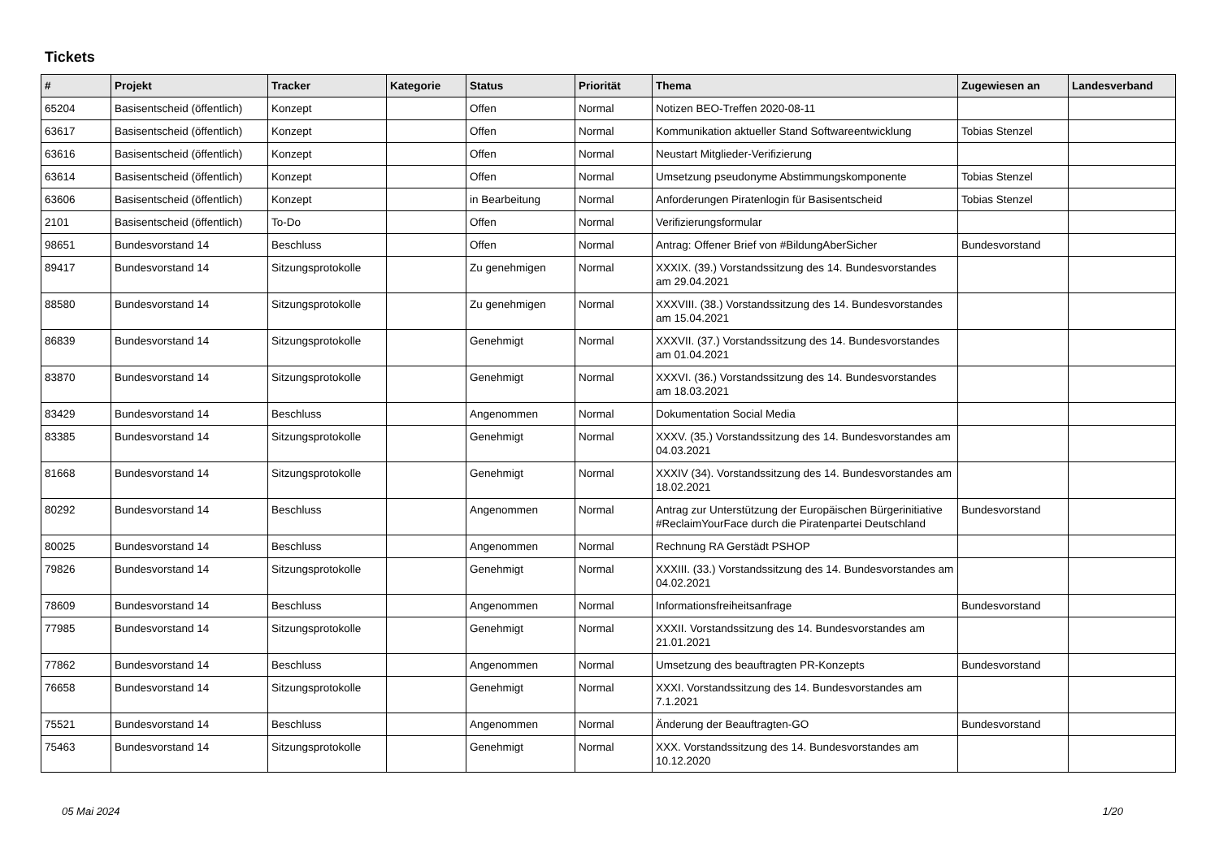Tickets
| # | Projekt | Tracker | Kategorie | Status | Priorität | Thema | Zugewiesen an | Landesverband |
| --- | --- | --- | --- | --- | --- | --- | --- | --- |
| 65204 | Basisentscheid (öffentlich) | Konzept | | Offen | Normal | Notizen BEO-Treffen 2020-08-11 | | |
| 63617 | Basisentscheid (öffentlich) | Konzept | | Offen | Normal | Kommunikation aktueller Stand Softwareentwicklung | Tobias Stenzel | |
| 63616 | Basisentscheid (öffentlich) | Konzept | | Offen | Normal | Neustart Mitglieder-Verifizierung | | |
| 63614 | Basisentscheid (öffentlich) | Konzept | | Offen | Normal | Umsetzung pseudonyme Abstimmungskomponente | Tobias Stenzel | |
| 63606 | Basisentscheid (öffentlich) | Konzept | | in Bearbeitung | Normal | Anforderungen Piratenlogin für Basisentscheid | Tobias Stenzel | |
| 2101 | Basisentscheid (öffentlich) | To-Do | | Offen | Normal | Verifizierungsformular | | |
| 98651 | Bundesvorstand 14 | Beschluss | | Offen | Normal | Antrag: Offener Brief von #BildungAberSicher | Bundesvorstand | |
| 89417 | Bundesvorstand 14 | Sitzungsprotokolle | | Zu genehmigen | Normal | XXXIX. (39.) Vorstandssitzung des 14. Bundesvorstandes am 29.04.2021 | | |
| 88580 | Bundesvorstand 14 | Sitzungsprotokolle | | Zu genehmigen | Normal | XXXVIII. (38.) Vorstandssitzung des 14. Bundesvorstandes am 15.04.2021 | | |
| 86839 | Bundesvorstand 14 | Sitzungsprotokolle | | Genehmigt | Normal | XXXVII. (37.) Vorstandssitzung des 14. Bundesvorstandes am 01.04.2021 | | |
| 83870 | Bundesvorstand 14 | Sitzungsprotokolle | | Genehmigt | Normal | XXXVI. (36.) Vorstandssitzung des 14. Bundesvorstandes am 18.03.2021 | | |
| 83429 | Bundesvorstand 14 | Beschluss | | Angenommen | Normal | Dokumentation Social Media | | |
| 83385 | Bundesvorstand 14 | Sitzungsprotokolle | | Genehmigt | Normal | XXXV. (35.) Vorstandssitzung des 14. Bundesvorstandes am 04.03.2021 | | |
| 81668 | Bundesvorstand 14 | Sitzungsprotokolle | | Genehmigt | Normal | XXXIV (34). Vorstandssitzung des 14. Bundesvorstandes am 18.02.2021 | | |
| 80292 | Bundesvorstand 14 | Beschluss | | Angenommen | Normal | Antrag zur Unterstützung der Europäischen Bürgerinitiative #ReclaimYourFace durch die Piratenpartei Deutschland | Bundesvorstand | |
| 80025 | Bundesvorstand 14 | Beschluss | | Angenommen | Normal | Rechnung RA Gerstädt PSHOP | | |
| 79826 | Bundesvorstand 14 | Sitzungsprotokolle | | Genehmigt | Normal | XXXIII. (33.) Vorstandssitzung des 14. Bundesvorstandes am 04.02.2021 | | |
| 78609 | Bundesvorstand 14 | Beschluss | | Angenommen | Normal | Informationsfreiheitsanfrage | Bundesvorstand | |
| 77985 | Bundesvorstand 14 | Sitzungsprotokolle | | Genehmigt | Normal | XXXII. Vorstandssitzung des 14. Bundesvorstandes am 21.01.2021 | | |
| 77862 | Bundesvorstand 14 | Beschluss | | Angenommen | Normal | Umsetzung des beauftragten PR-Konzepts | Bundesvorstand | |
| 76658 | Bundesvorstand 14 | Sitzungsprotokolle | | Genehmigt | Normal | XXXI. Vorstandssitzung des 14. Bundesvorstandes am 7.1.2021 | | |
| 75521 | Bundesvorstand 14 | Beschluss | | Angenommen | Normal | Änderung der Beauftragten-GO | Bundesvorstand | |
| 75463 | Bundesvorstand 14 | Sitzungsprotokolle | | Genehmigt | Normal | XXX. Vorstandssitzung des 14. Bundesvorstandes am 10.12.2020 | | |
05 Mai 2024 1/20